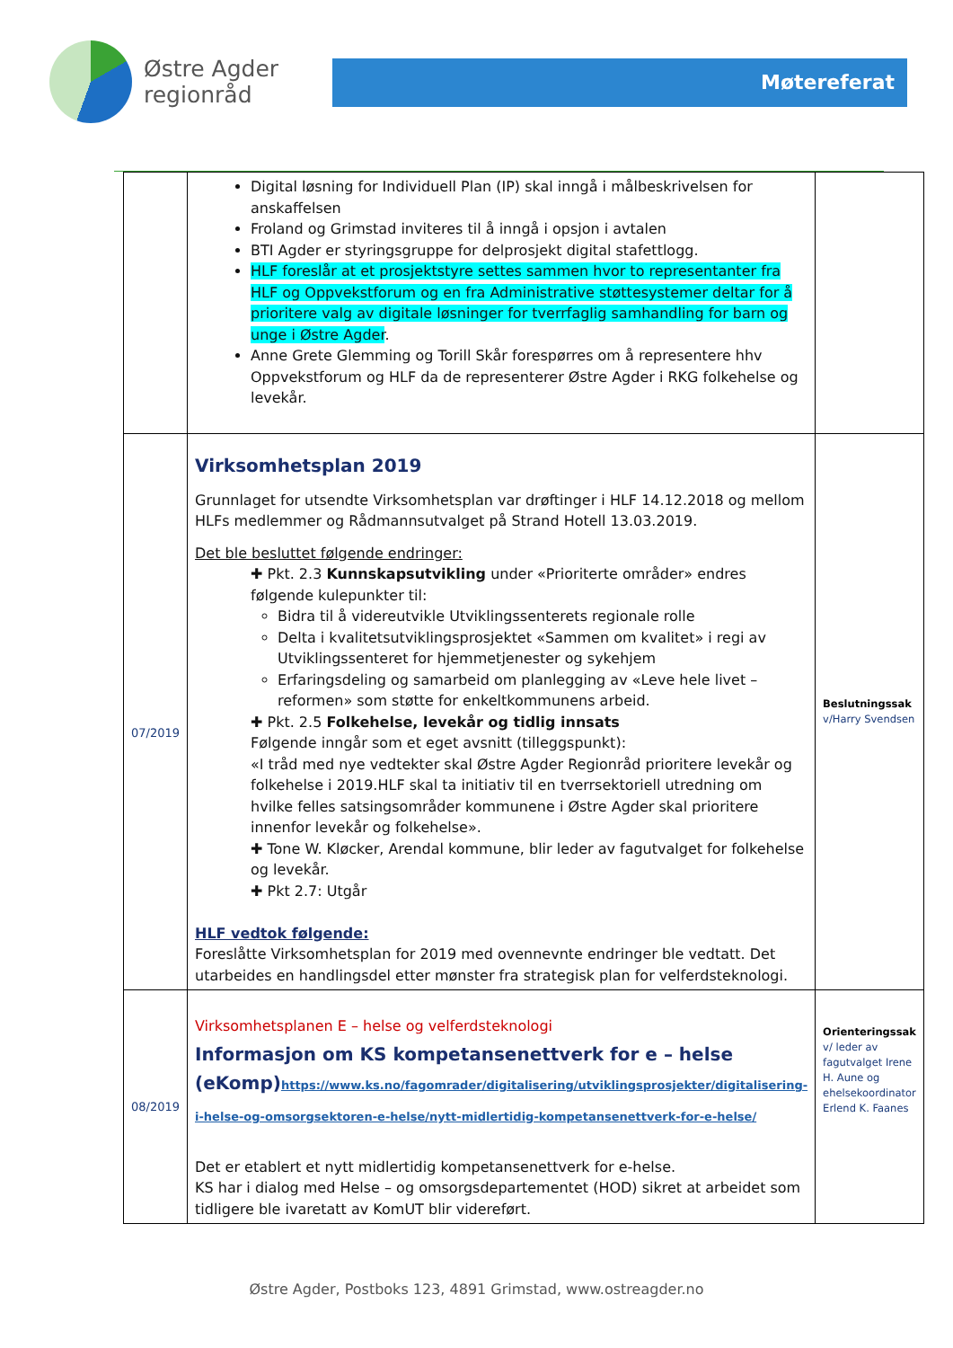Østre Agder
regionråd
Møtereferat
| | Digital løsning for Individuell Plan (IP) skal inngå i målbeskrivelsen for anskaffelsen Froland og Grimstad inviteres til å inngå i opsjon i avtalen BTI Agder er styringsgruppe for delprosjekt digital stafettlogg. HLF foreslår at et prosjektstyre settes sammen hvor to representanter fra HLF og Oppvekstforum og en fra Administrative støttesystemer deltar for å prioritere valg av digitale løsninger for tverrfaglig samhandling for barn og unge i Østre Agder . Anne Grete Glemming og Torill Skår forespørres om å representere hhv Oppvekstforum og HLF da de representerer Østre Agder i RKG folkehelse og levekår. | |
| 07/2019 | Virksomhetsplan 2019 Grunnlaget for utsendte Virksomhetsplan var drøftinger i HLF 14.12.2018 og mellom HLFs medlemmer og Rådmannsutvalget på Strand Hotell 13.03.2019. Det ble besluttet følgende endringer: ✚ Pkt. 2.3 Kunnskapsutvikling under «Prioriterte områder» endres følgende kulepunkter til: Bidra til å videreutvikle Utviklingssenterets regionale rolle Delta i kvalitetsutviklingsprosjektet «Sammen om kvalitet» i regi av Utviklingssenteret for hjemmetjenester og sykehjem Erfaringsdeling og samarbeid om planlegging av «Leve hele livet – reformen» som støtte for enkeltkommunens arbeid. ✚ Pkt. 2.5 Folkehelse, levekår og tidlig innsats Følgende inngår som et eget avsnitt (tilleggspunkt): «I tråd med nye vedtekter skal Østre Agder Regionråd prioritere levekår og folkehelse i 2019.HLF skal ta initiativ til en tverrsektoriell utredning om hvilke felles satsingsområder kommunene i Østre Agder skal prioritere innenfor levekår og folkehelse». ✚ Tone W. Kløcker, Arendal kommune, blir leder av fagutvalget for folkehelse og levekår. ✚ Pkt 2.7: Utgår HLF vedtok følgende: Foreslåtte Virksomhetsplan for 2019 med ovennevnte endringer ble vedtatt. Det utarbeides en handlingsdel etter mønster fra strategisk plan for velferdsteknologi. | Beslutningssak v/Harry Svendsen |
| 08/2019 | Virksomhetsplanen E – helse og velferdsteknologi Informasjon om KS kompetansenettverk for e – helse (eKomp) https://www.ks.no/fagomrader/digitalisering/utviklingsprosjekter/digitalisering-i-helse-og-omsorgsektoren-e-helse/nytt-midlertidig-kompetansenettverk-for-e-helse/ Det er etablert et nytt midlertidig kompetansenettverk for e-helse. KS har i dialog med Helse – og omsorgsdepartementet (HOD) sikret at arbeidet som tidligere ble ivaretatt av KomUT blir videreført. | Orienteringssak v/ leder av fagutvalget Irene H. Aune og ehelsekoordinator Erlend K. Faanes |
Østre Agder, Postboks 123, 4891 Grimstad, www.ostreagder.no